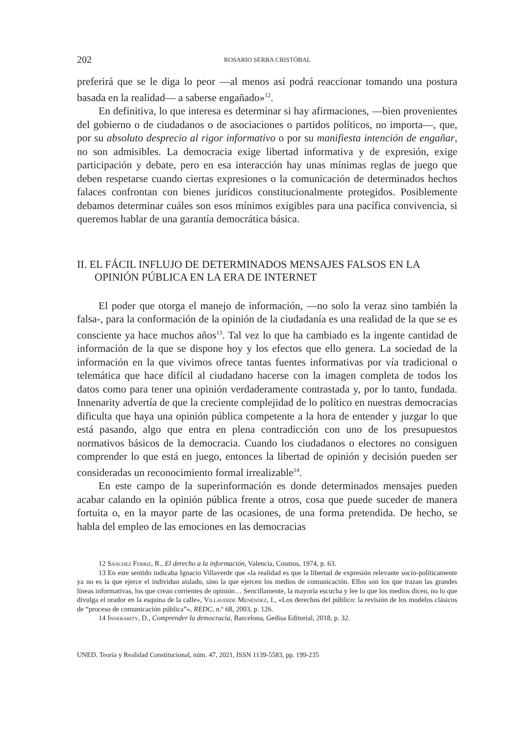202 ROSARIO SERRA CRISTÓBAL
preferirá que se le diga lo peor —al menos así podrá reaccionar tomando una postura basada en la realidad— a saberse engañado»<sup>12</sup>.
En definitiva, lo que interesa es determinar si hay afirmaciones, —bien provenientes del gobierno o de ciudadanos o de asociaciones o partidos políticos, no importa—, que, por su absoluto desprecio al rigor informativo o por su manifiesta intención de engañar, no son admisibles. La democracia exige libertad informativa y de expresión, exige participación y debate, pero en esa interacción hay unas mínimas reglas de juego que deben respetarse cuando ciertas expresiones o la comunicación de determinados hechos falaces confrontan con bienes jurídicos constitucionalmente protegidos. Posiblemente debamos determinar cuáles son esos mínimos exigibles para una pacífica convivencia, si queremos hablar de una garantía democrática básica.
II. EL FÁCIL INFLUJO DE DETERMINADOS MENSAJES FALSOS EN LA OPINIÓN PÚBLICA EN LA ERA DE INTERNET
El poder que otorga el manejo de información, —no solo la veraz sino también la falsa-, para la conformación de la opinión de la ciudadanía es una realidad de la que se es consciente ya hace muchos años<sup>13</sup>. Tal vez lo que ha cambiado es la ingente cantidad de información de la que se dispone hoy y los efectos que ello genera. La sociedad de la información en la que vivimos ofrece tantas fuentes informativas por vía tradicional o telemática que hace difícil al ciudadano hacerse con la imagen completa de todos los datos como para tener una opinión verdaderamente contrastada y, por lo tanto, fundada. Innenarity advertía de que la creciente complejidad de lo político en nuestras democracias dificulta que haya una opinión pública competente a la hora de entender y juzgar lo que está pasando, algo que entra en plena contradicción con uno de los presupuestos normativos básicos de la democracia. Cuando los ciudadanos o electores no consiguen comprender lo que está en juego, entonces la libertad de opinión y decisión pueden ser consideradas un reconocimiento formal irrealizable<sup>14</sup>.
En este campo de la superinformación es donde determinados mensajes pueden acabar calando en la opinión pública frente a otros, cosa que puede suceder de manera fortuita o, en la mayor parte de las ocasiones, de una forma pretendida. De hecho, se habla del empleo de las emociones en las democracias
12 Sánchez Ferriz, R., El derecho a la información, Valencia, Cosmos, 1974, p. 63.
13 En este sentido indicaba Ignacio Villaverde que «la realidad es que la libertad de expresión relevante socio-políticamente ya no es la que ejerce el individuo aislado, sino la que ejercen los medios de comunicación. Ellos son los que trazan las grandes líneas informativas, los que crean corrientes de opinión… Sencillamente, la mayoría escucha y lee lo que los medios dicen, no lo que divulga el orador en la esquina de la calle», Villaverde Menéndez, I., «Los derechos del público: la revisión de los modelos clásicos de “proceso de comunicación pública”», REDC, n.º 68, 2003, p. 126.
14 Innerarity, D., Comprender la democracia, Barcelona, Gedisa Editorial, 2018, p. 32.
UNED. Teoría y Realidad Constitucional, núm. 47, 2021, ISSN 1139-5583, pp. 199-235